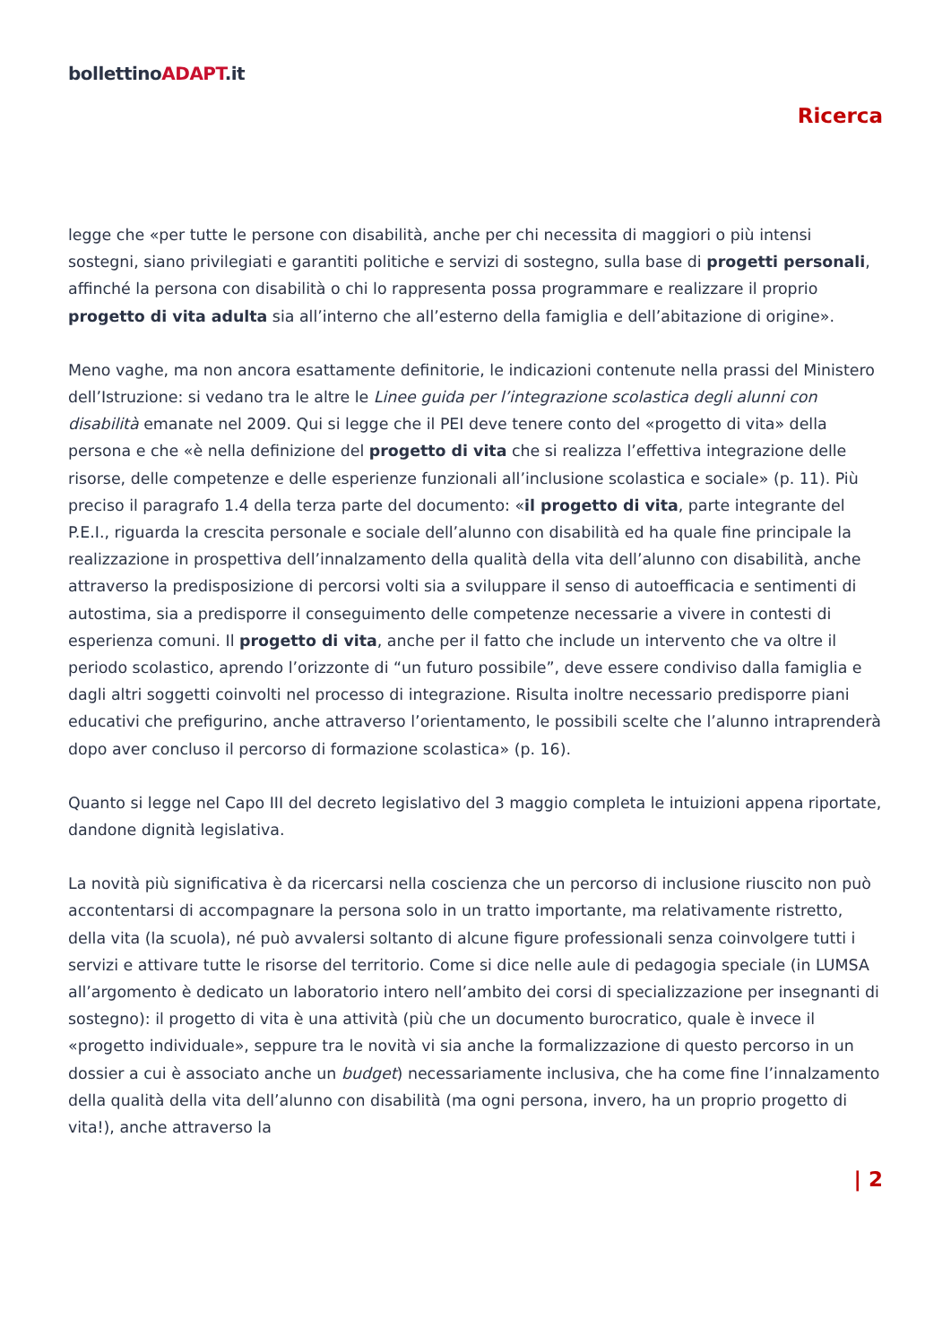bollettinoADAPT.it
Ricerca
legge che «per tutte le persone con disabilità, anche per chi necessita di maggiori o più intensi sostegni, siano privilegiati e garantiti politiche e servizi di sostegno, sulla base di progetti personali, affinché la persona con disabilità o chi lo rappresenta possa programmare e realizzare il proprio progetto di vita adulta sia all’interno che all’esterno della famiglia e dell’abitazione di origine».
Meno vaghe, ma non ancora esattamente definitorie, le indicazioni contenute nella prassi del Ministero dell’Istruzione: si vedano tra le altre le Linee guida per l’integrazione scolastica degli alunni con disabilità emanate nel 2009. Qui si legge che il PEI deve tenere conto del «progetto di vita» della persona e che «è nella definizione del progetto di vita che si realizza l’effettiva integrazione delle risorse, delle competenze e delle esperienze funzionali all’inclusione scolastica e sociale» (p. 11). Più preciso il paragrafo 1.4 della terza parte del documento: «il progetto di vita, parte integrante del P.E.I., riguarda la crescita personale e sociale dell’alunno con disabilità ed ha quale fine principale la realizzazione in prospettiva dell’innalzamento della qualità della vita dell’alunno con disabilità, anche attraverso la predisposizione di percorsi volti sia a sviluppare il senso di autoefficacia e sentimenti di autostima, sia a predisporre il conseguimento delle competenze necessarie a vivere in contesti di esperienza comuni. Il progetto di vita, anche per il fatto che include un intervento che va oltre il periodo scolastico, aprendo l’orizzonte di “un futuro possibile”, deve essere condiviso dalla famiglia e dagli altri soggetti coinvolti nel processo di integrazione. Risulta inoltre necessario predisporre piani educativi che prefigurino, anche attraverso l’orientamento, le possibili scelte che l’alunno intraprenderà dopo aver concluso il percorso di formazione scolastica» (p. 16).
Quanto si legge nel Capo III del decreto legislativo del 3 maggio completa le intuizioni appena riportate, dandone dignità legislativa.
La novità più significativa è da ricercarsi nella coscienza che un percorso di inclusione riuscito non può accontentarsi di accompagnare la persona solo in un tratto importante, ma relativamente ristretto, della vita (la scuola), né può avvalersi soltanto di alcune figure professionali senza coinvolgere tutti i servizi e attivare tutte le risorse del territorio. Come si dice nelle aule di pedagogia speciale (in LUMSA all’argomento è dedicato un laboratorio intero nell’ambito dei corsi di specializzazione per insegnanti di sostegno): il progetto di vita è una attività (più che un documento burocratico, quale è invece il «progetto individuale», seppure tra le novità vi sia anche la formalizzazione di questo percorso in un dossier a cui è associato anche un budget) necessariamente inclusiva, che ha come fine l’innalzamento della qualità della vita dell’alunno con disabilità (ma ogni persona, invero, ha un proprio progetto di vita!), anche attraverso la
| 2